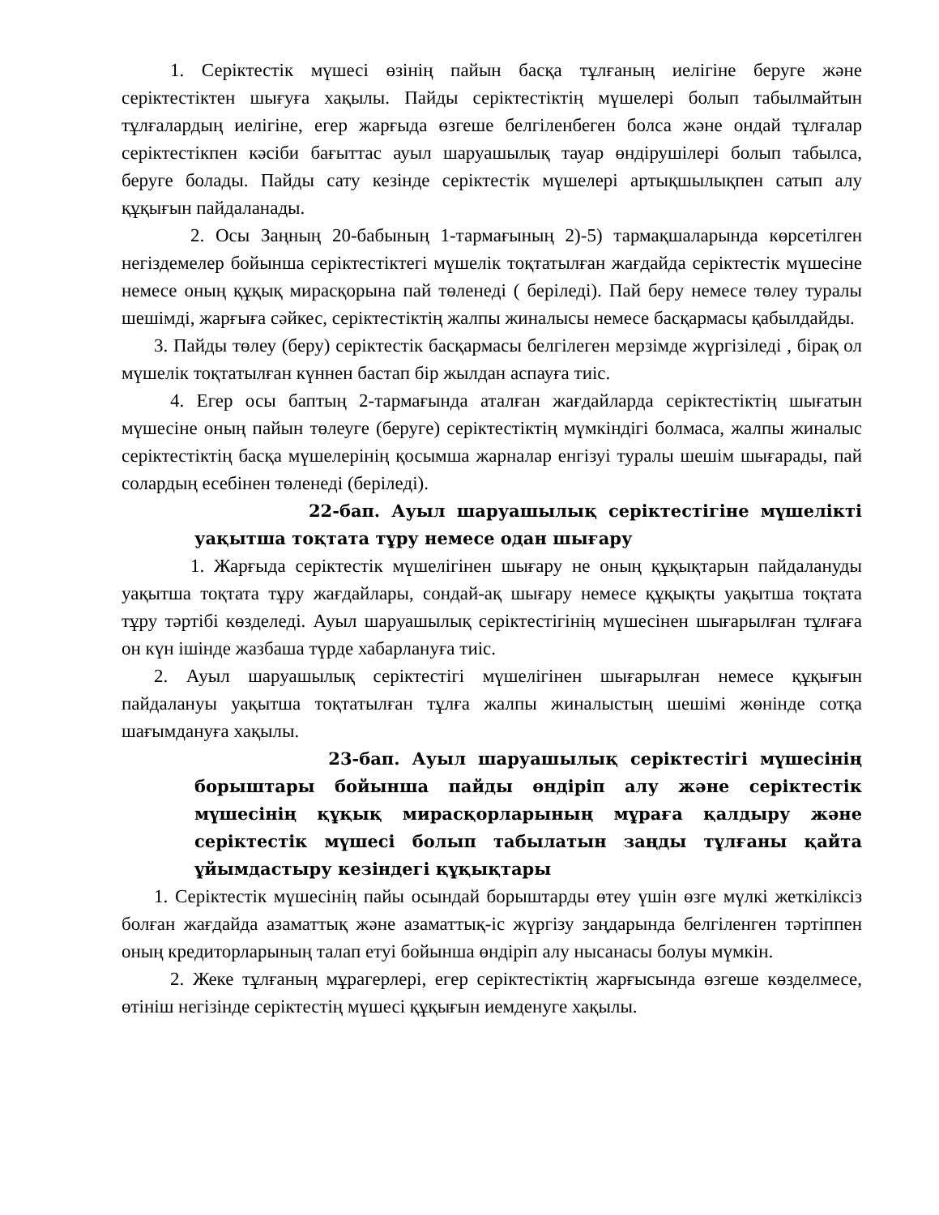1. Серіктестік мүшесі өзінің пайын басқа тұлғаның иелігіне беруге және серіктестіктен шығуға хақылы. Пайды серіктестіктің мүшелері болып табылмайтын тұлғалардың иелігіне, егер жарғыда өзгеше белгіленбеген болса және ондай тұлғалар серіктестікпен кәсіби бағыттас ауыл шаруашылық тауар өндірушілері болып табылса, беруге болады. Пайды сату кезінде серіктестік мүшелері артықшылықпен сатып алу құқығын пайдаланады.
2. Осы Заңның 20-бабының 1-тармағының 2)-5) тармақшаларында көрсетілген негіздемелер бойынша серіктестіктегі мүшелік тоқтатылған жағдайда серіктестік мүшесіне немесе оның құқық мирасқорына пай төленеді ( беріледі). Пай беру немесе төлеу туралы шешімді, жарғыға сәйкес, серіктестіктің жалпы жиналысы немесе басқармасы қабылдайды.
3. Пайды төлеу (беру) серіктестік басқармасы белгілеген мерзімде жүргізіледі , бірақ ол мүшелік тоқтатылған күннен бастап бір жылдан аспауға тиіс.
4. Егер осы баптың 2-тармағында аталған жағдайларда серіктестіктің шығатын мүшесіне оның пайын төлеуге (беруге) серіктестіктің мүмкіндігі болмаса, жалпы жиналыс серіктестіктің басқа мүшелерінің қосымша жарналар енгізуі туралы шешім шығарады, пай солардың есебінен төленеді (беріледі).
22-бап. Ауыл шаруашылық серіктестігіне мүшелікті уақытша тоқтата тұру немесе одан шығару
1. Жарғыда серіктестік мүшелігінен шығару не оның құқықтарын пайдалануды уақытша тоқтата тұру жағдайлары, сондай-ақ шығару немесе құқықты уақытша тоқтата тұру тәртібі көзделеді. Ауыл шаруашылық серіктестігінің мүшесінен шығарылған тұлғаға он күн ішінде жазбаша түрде хабарлануға тиіс.
2. Ауыл шаруашылық серіктестігі мүшелігінен шығарылған немесе құқығын пайдалануы уақытша тоқтатылған тұлға жалпы жиналыстың шешімі жөнінде сотқа шағымдануға хақылы.
23-бап. Ауыл шаруашылық серіктестігі мүшесінің борыштары бойынша пайды өндіріп алу және серіктестік мүшесінің құқық мирасқорларының мұраға қалдыру және серіктестік мүшесі болып табылатын заңды тұлғаны қайта ұйымдастыру кезіндегі құқықтары
1. Серіктестік мүшесінің пайы осындай борыштарды өтеу үшін өзге мүлкі жеткіліксіз болған жағдайда азаматтық және азаматтық-іс жүргізу заңдарында белгіленген тәртіппен оның кредиторларының талап етуі бойынша өндіріп алу нысанасы болуы мүмкін.
2. Жеке тұлғаның мұрагерлері, егер серіктестіктің жарғысында өзгеше көзделмесе, өтініш негізінде серіктестің мүшесі құқығын иемденуге хақылы.